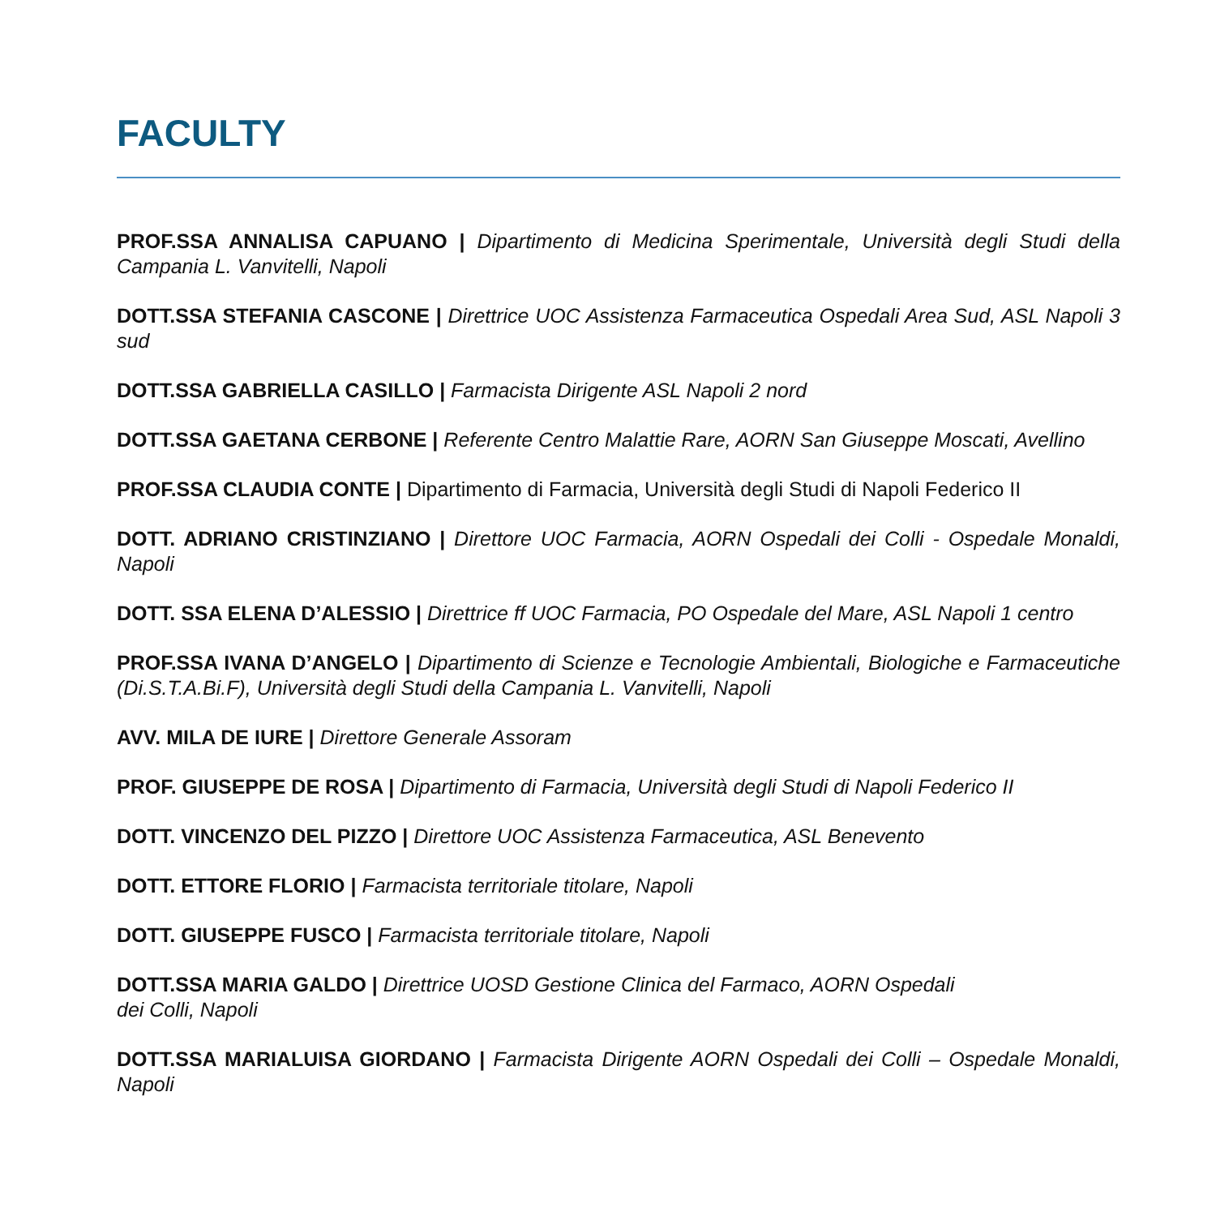FACULTY
PROF.SSA ANNALISA CAPUANO | Dipartimento di Medicina Sperimentale, Università degli Studi della Campania L. Vanvitelli, Napoli
DOTT.SSA STEFANIA CASCONE | Direttrice UOC Assistenza Farmaceutica Ospedali Area Sud, ASL Napoli 3 sud
DOTT.SSA GABRIELLA CASILLO | Farmacista Dirigente ASL Napoli 2 nord
DOTT.SSA GAETANA CERBONE | Referente Centro Malattie Rare, AORN San Giuseppe Moscati, Avellino
PROF.SSA CLAUDIA CONTE | Dipartimento di Farmacia, Università degli Studi di Napoli Federico II
DOTT. ADRIANO CRISTINZIANO | Direttore UOC Farmacia, AORN Ospedali dei Colli - Ospedale Monaldi, Napoli
DOTT. SSA ELENA D’ALESSIO | Direttrice ff UOC Farmacia, PO Ospedale del Mare, ASL Napoli 1 centro
PROF.SSA IVANA D’ANGELO | Dipartimento di Scienze e Tecnologie Ambientali, Biologiche e Farmaceutiche (Di.S.T.A.Bi.F), Università degli Studi della Campania L. Vanvitelli, Napoli
AVV. MILA DE IURE | Direttore Generale Assoram
PROF. GIUSEPPE DE ROSA | Dipartimento di Farmacia, Università degli Studi di Napoli Federico II
DOTT. VINCENZO DEL PIZZO | Direttore UOC Assistenza Farmaceutica, ASL Benevento
DOTT. ETTORE FLORIO | Farmacista territoriale titolare, Napoli
DOTT. GIUSEPPE FUSCO | Farmacista territoriale titolare, Napoli
DOTT.SSA MARIA GALDO | Direttrice UOSD Gestione Clinica del Farmaco, AORN Ospedali
dei Colli, Napoli
DOTT.SSA MARIALUISA GIORDANO | Farmacista Dirigente AORN Ospedali dei Colli – Ospedale Monaldi, Napoli